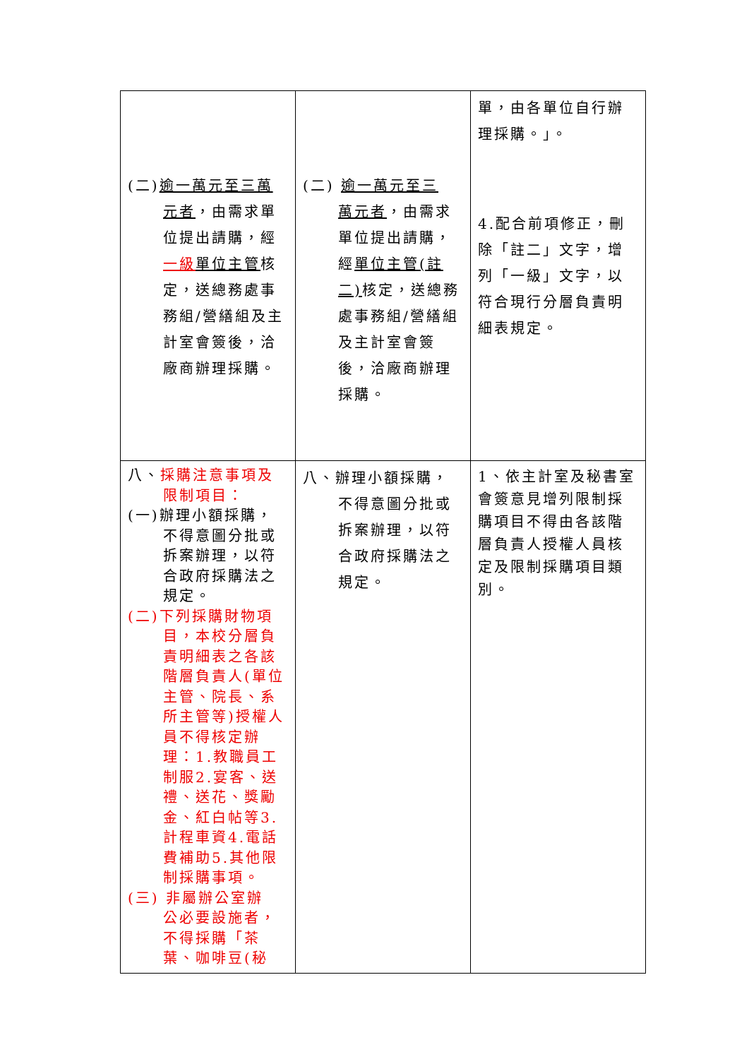| (二) 逾一萬元至三萬 元者 ，由需求單位提出請購，經 一級 單位主管 核定，送總務處事務組/營繕組及主計室會簽後，洽廠商辦理採購。 | (二) 逾一萬元至三 萬元者 ，由需求單位提出請購，經 單位主 管(註二) 核定，送總務處事務組/營繕組及主計室會簽後，洽廠商辦理採購。 | 單，由各單位自行辦理採購。」。 4.配合前項修正，刪除「註二」文字，增列「一級」文字，以符合現行分層負責明細表規定。 |
| 八、 採購注意事項及 限制項目： (一)辦理小額採購， 不得意圖分批或拆案辦理，以符合政府採購法之規定。 (二)下列採購財物項 目，本校分層負責明細表之各該階層負責人(單位主管、院長、系所主管等)授權人員不得核定辦理：1.教職員工制服2.宴客、送禮、送花、獎勵金、紅白帖等3.計程車資4.電話費補助5.其他限制採購事項。 (三) 非屬辦公室辦 公必要設施者，不得採購「茶葉、咖啡豆(秘 | 八、辦理小額採購， 不得意圖分批或拆案辦理，以符合政府採購法之規定。 | 1、依主計室及秘書室會簽意見增列限制採購項目不得由各該階層負責人授權人員核定及限制採購項目類別。 |